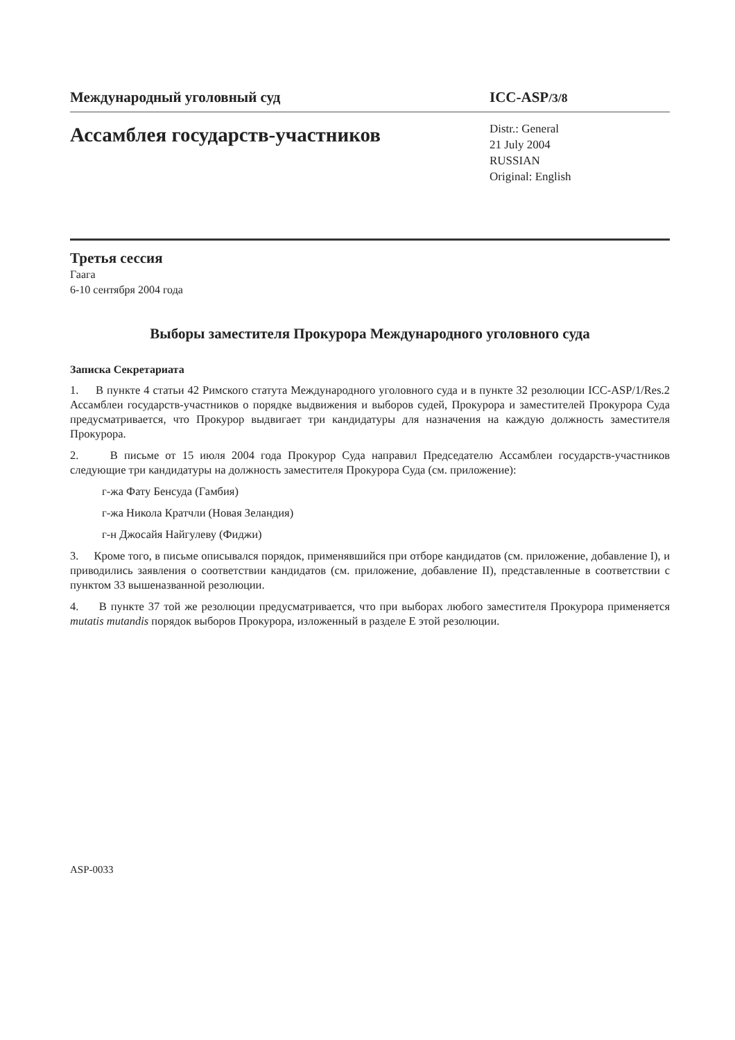Международный уголовный суд ICC-ASP/3/8
Ассамблея государств-участников
Distr.: General
21 July 2004
RUSSIAN
Original: English
Третья сессия
Гаага
6-10 сентября 2004 года
Выборы заместителя Прокурора Международного уголовного суда
Записка Секретариата
1. В пункте 4 статьи 42 Римского статута Международного уголовного суда и в пункте 32 резолюции ICC-ASP/1/Res.2 Ассамблеи государств-участников о порядке выдвижения и выборов судей, Прокурора и заместителей Прокурора Суда предусматривается, что Прокурор выдвигает три кандидатуры для назначения на каждую должность заместителя Прокурора.
2. В письме от 15 июля 2004 года Прокурор Суда направил Председателю Ассамблеи государств-участников следующие три кандидатуры на должность заместителя Прокурора Суда (см. приложение):
г-жа Фату Бенсуда (Гамбия)
г-жа Никола Кратчли (Новая Зеландия)
г-н Джосайя Найгулеву (Фиджи)
3. Кроме того, в письме описывался порядок, применявшийся при отборе кандидатов (см. приложение, добавление I), и приводились заявления о соответствии кандидатов (см. приложение, добавление II), представленные в соответствии с пунктом 33 вышеназванной резолюции.
4. В пункте 37 той же резолюции предусматривается, что при выборах любого заместителя Прокурора применяется mutatis mutandis порядок выборов Прокурора, изложенный в разделе E этой резолюции.
ASP-0033